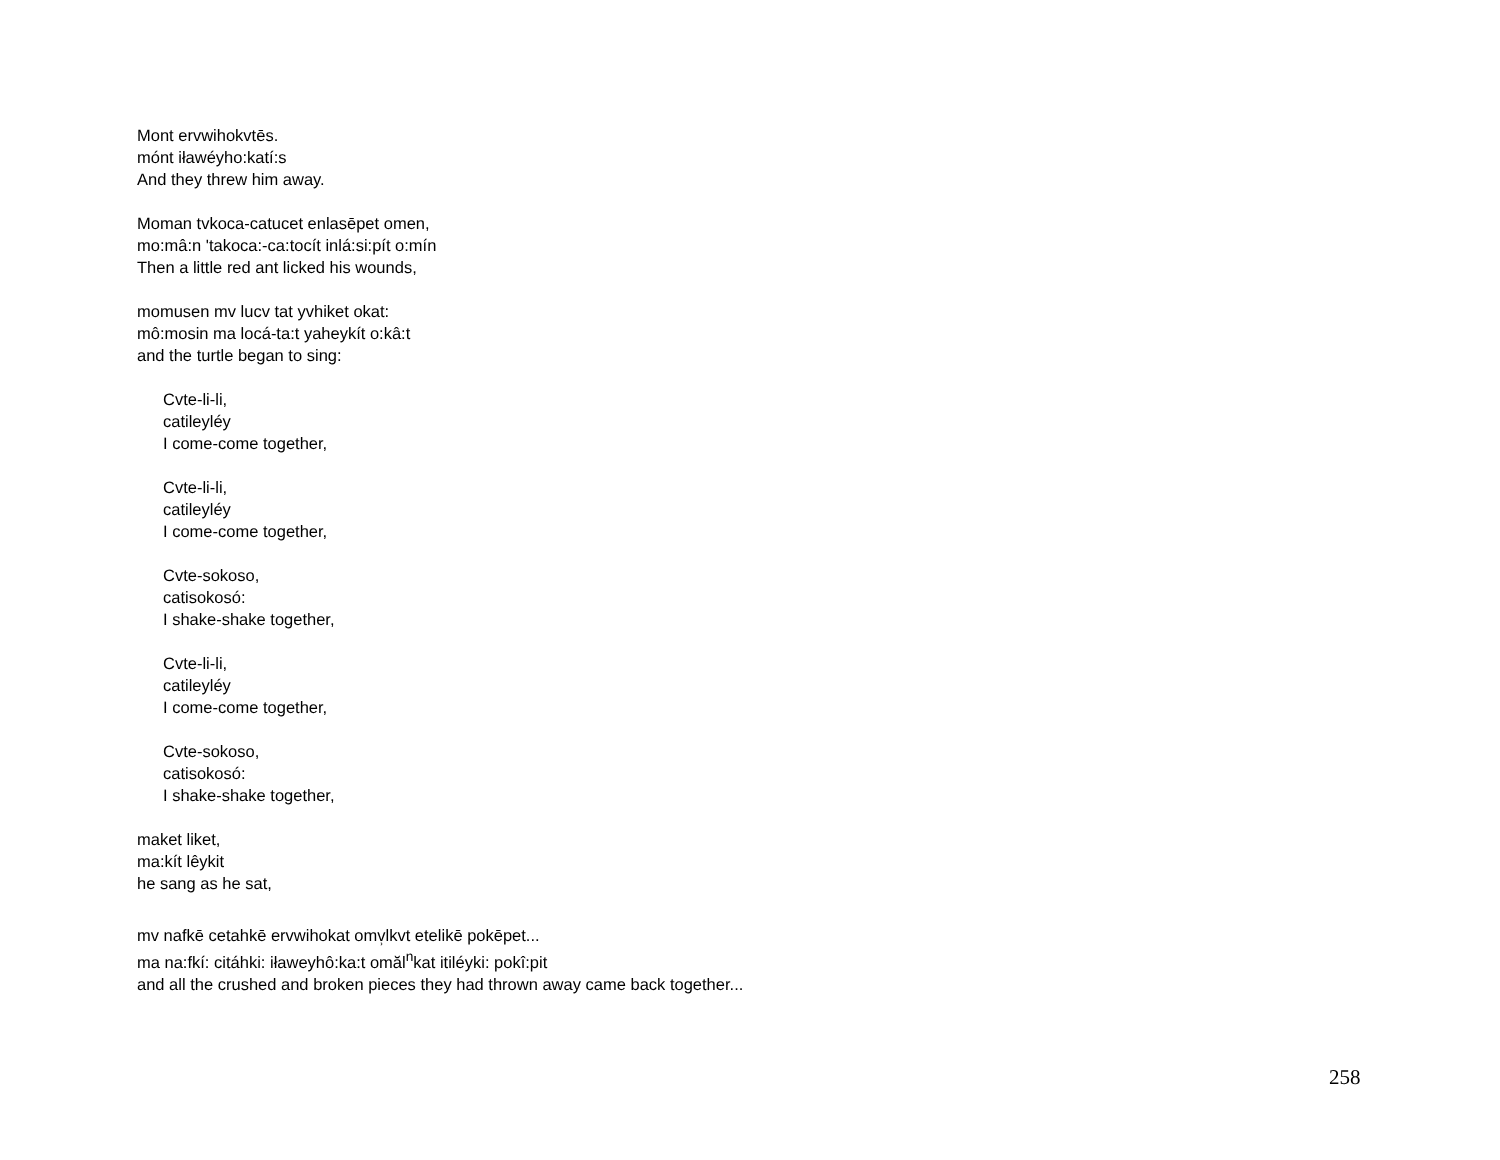Mont ervwihokvtēs.
mónt iławéyho:katí:s
And they threw him away.
Moman tvkoca-catucet enlasēpet omen,
mo:mâ:n 'takoca:-ca:tocít inlá:si:pít o:mín
Then a little red ant licked his wounds,
momusen mv lucv tat yvhiket okat:
mô:mosin ma locá-ta:t yaheykít o:kâ:t
and the turtle began to sing:
Cvte-li-li,
catileyléy
I come-come together,
Cvte-li-li,
catileyléy
I come-come together,
Cvte-sokoso,
catisokosó:
I shake-shake together,
Cvte-li-li,
catileyléy
I come-come together,
Cvte-sokoso,
catisokosó:
I shake-shake together,
maket liket,
ma:kít lêykit
he sang as he sat,
mv nafkē cetahkē ervwihokat omv̹lkvt etelikē pokēpet...
ma na:fkí: citáhki: iławeyhô:ka:t omăl<sup>n</sup>kat itiléyki: pokî:pit
and all the crushed and broken pieces they had thrown away came back together...
258